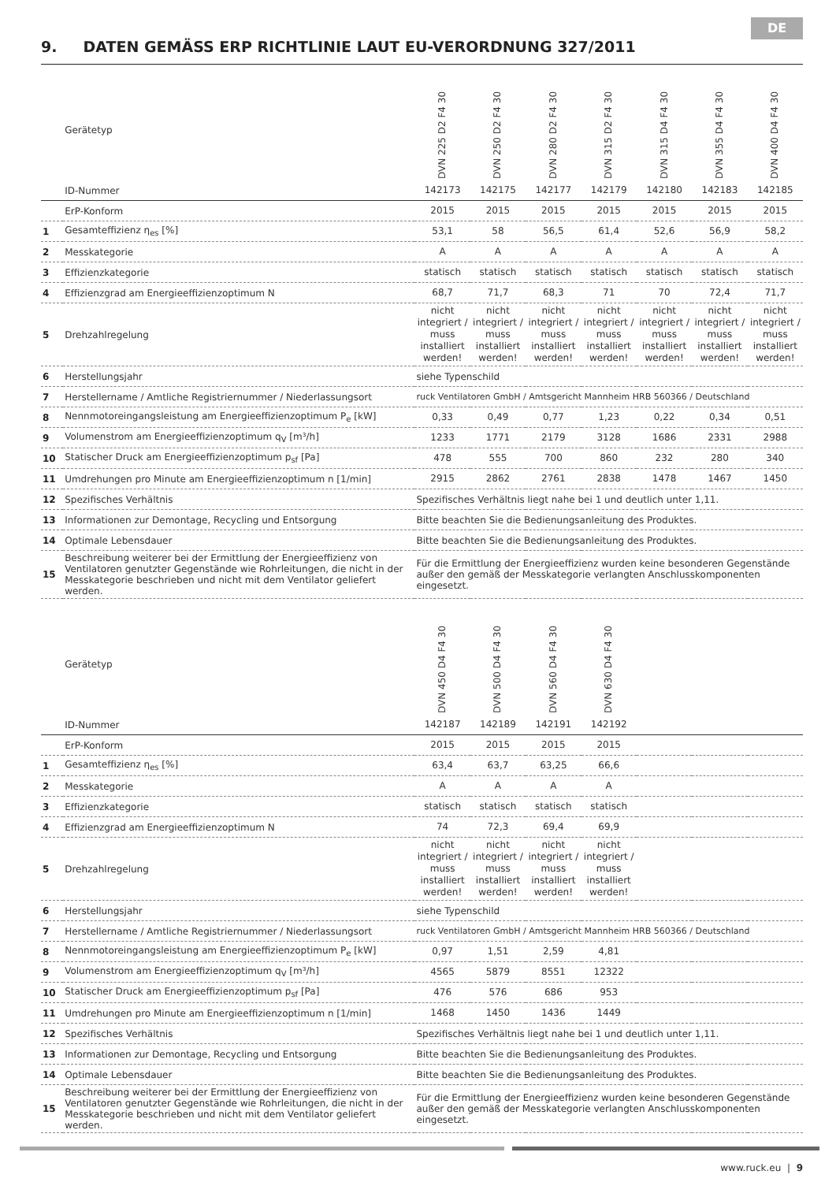DE
9. DATEN GEMÄSS ERP RICHTLINIE LAUT EU-VERORDNUNG 327/2011
| | Gerätetyp | DVN 225 D2 F4 30 | DVN 250 D2 F4 30 | DVN 280 D2 F4 30 | DVN 315 D2 F4 30 | DVN 315 D4 F4 30 | DVN 355 D4 F4 30 | DVN 400 D4 F4 30 |
| | ID-Nummer | 142173 | 142175 | 142177 | 142179 | 142180 | 142183 | 142185 |
| | ErP-Konform | 2015 | 2015 | 2015 | 2015 | 2015 | 2015 | 2015 |
| 1 | Gesamteffizienz η<sub>es</sub> [%] | 53,1 | 58 | 56,5 | 61,4 | 52,6 | 56,9 | 58,2 |
| 2 | Messkategorie | A | A | A | A | A | A | A |
| 3 | Effizienzkategorie | statisch | statisch | statisch | statisch | statisch | statisch | statisch |
| 4 | Effizienzgrad am Energieeffizienzoptimum N | 68,7 | 71,7 | 68,3 | 71 | 70 | 72,4 | 71,7 |
| 5 | Drehzahlregelung | nicht integriert / muss installiert werden! | nicht integriert / muss installiert werden! | nicht integriert / muss installiert werden! | nicht integriert / muss installiert werden! | nicht integriert / muss installiert werden! | nicht integriert / muss installiert werden! | nicht integriert / muss installiert werden! |
| 6 | Herstellungsjahr | siehe Typenschild | | | | | | |
| 7 | Herstellername / Amtliche Registriernummer / Niederlassungsort | ruck Ventilatoren GmbH / Amtsgericht Mannheim HRB 560366 / Deutschland | | | | | | |
| 8 | Nennmotoreingangsleistung am Energieeffizienzoptimum P<sub>e</sub> [kW] | 0,33 | 0,49 | 0,77 | 1,23 | 0,22 | 0,34 | 0,51 |
| 9 | Volumenstrom am Energieeffizienzoptimum q<sub>V</sub> [m³/h] | 1233 | 1771 | 2179 | 3128 | 1686 | 2331 | 2988 |
| 10 | Statischer Druck am Energieeffizienzoptimum p<sub>sf</sub> [Pa] | 478 | 555 | 700 | 860 | 232 | 280 | 340 |
| 11 | Umdrehungen pro Minute am Energieeffizienzoptimum n [1/min] | 2915 | 2862 | 2761 | 2838 | 1478 | 1467 | 1450 |
| 12 | Spezifisches Verhältnis | Spezifisches Verhältnis liegt nahe bei 1 und deutlich unter 1,11. | | | | | | |
| 13 | Informationen zur Demontage, Recycling und Entsorgung | Bitte beachten Sie die Bedienungsanleitung des Produktes. | | | | | | |
| 14 | Optimale Lebensdauer | Bitte beachten Sie die Bedienungsanleitung des Produktes. | | | | | | |
| 15 | Beschreibung weiterer bei der Ermittlung der Energieeffizienz von Ventilatoren genutzter Gegenstände wie Rohrleitungen, die nicht in der Messkategorie beschrieben und nicht mit dem Ventilator geliefert werden. | Für die Ermittlung der Energieeffizienz wurden keine besonderen Gegenstände außer den gemäß der Messkategorie verlangten Anschlusskomponenten eingesetzt. | | | | | | |
| | Gerätetyp | DVN 450 D4 F4 30 | DVN 500 D4 F4 30 | DVN 560 D4 F4 30 | DVN 630 D4 F4 30 | | | |
| | ID-Nummer | 142187 | 142189 | 142191 | 142192 | | | |
| | ErP-Konform | 2015 | 2015 | 2015 | 2015 | | | |
| 1 | Gesamteffizienz η<sub>es</sub> [%] | 63,4 | 63,7 | 63,25 | 66,6 | | | |
| 2 | Messkategorie | A | A | A | A | | | |
| 3 | Effizienzkategorie | statisch | statisch | statisch | statisch | | | |
| 4 | Effizienzgrad am Energieeffizienzoptimum N | 74 | 72,3 | 69,4 | 69,9 | | | |
| 5 | Drehzahlregelung | nicht integriert / muss installiert werden! | nicht integriert / muss installiert werden! | nicht integriert / muss installiert werden! | nicht integriert / muss installiert werden! | | | |
| 6 | Herstellungsjahr | siehe Typenschild | | | | | | |
| 7 | Herstellername / Amtliche Registriernummer / Niederlassungsort | ruck Ventilatoren GmbH / Amtsgericht Mannheim HRB 560366 / Deutschland | | | | | | |
| 8 | Nennmotoreingangsleistung am Energieeffizienzoptimum P<sub>e</sub> [kW] | 0,97 | 1,51 | 2,59 | 4,81 | | | |
| 9 | Volumenstrom am Energieeffizienzoptimum q<sub>V</sub> [m³/h] | 4565 | 5879 | 8551 | 12322 | | | |
| 10 | Statischer Druck am Energieeffizienzoptimum p<sub>sf</sub> [Pa] | 476 | 576 | 686 | 953 | | | |
| 11 | Umdrehungen pro Minute am Energieeffizienzoptimum n [1/min] | 1468 | 1450 | 1436 | 1449 | | | |
| 12 | Spezifisches Verhältnis | Spezifisches Verhältnis liegt nahe bei 1 und deutlich unter 1,11. | | | | | | |
| 13 | Informationen zur Demontage, Recycling und Entsorgung | Bitte beachten Sie die Bedienungsanleitung des Produktes. | | | | | | |
| 14 | Optimale Lebensdauer | Bitte beachten Sie die Bedienungsanleitung des Produktes. | | | | | | |
| 15 | Beschreibung weiterer bei der Ermittlung der Energieeffizienz von Ventilatoren genutzter Gegenstände wie Rohrleitungen, die nicht in der Messkategorie beschrieben und nicht mit dem Ventilator geliefert werden. | Für die Ermittlung der Energieeffizienz wurden keine besonderen Gegenstände außer den gemäß der Messkategorie verlangten Anschlusskomponenten eingesetzt. | | | | | | |
www.ruck.eu | 9